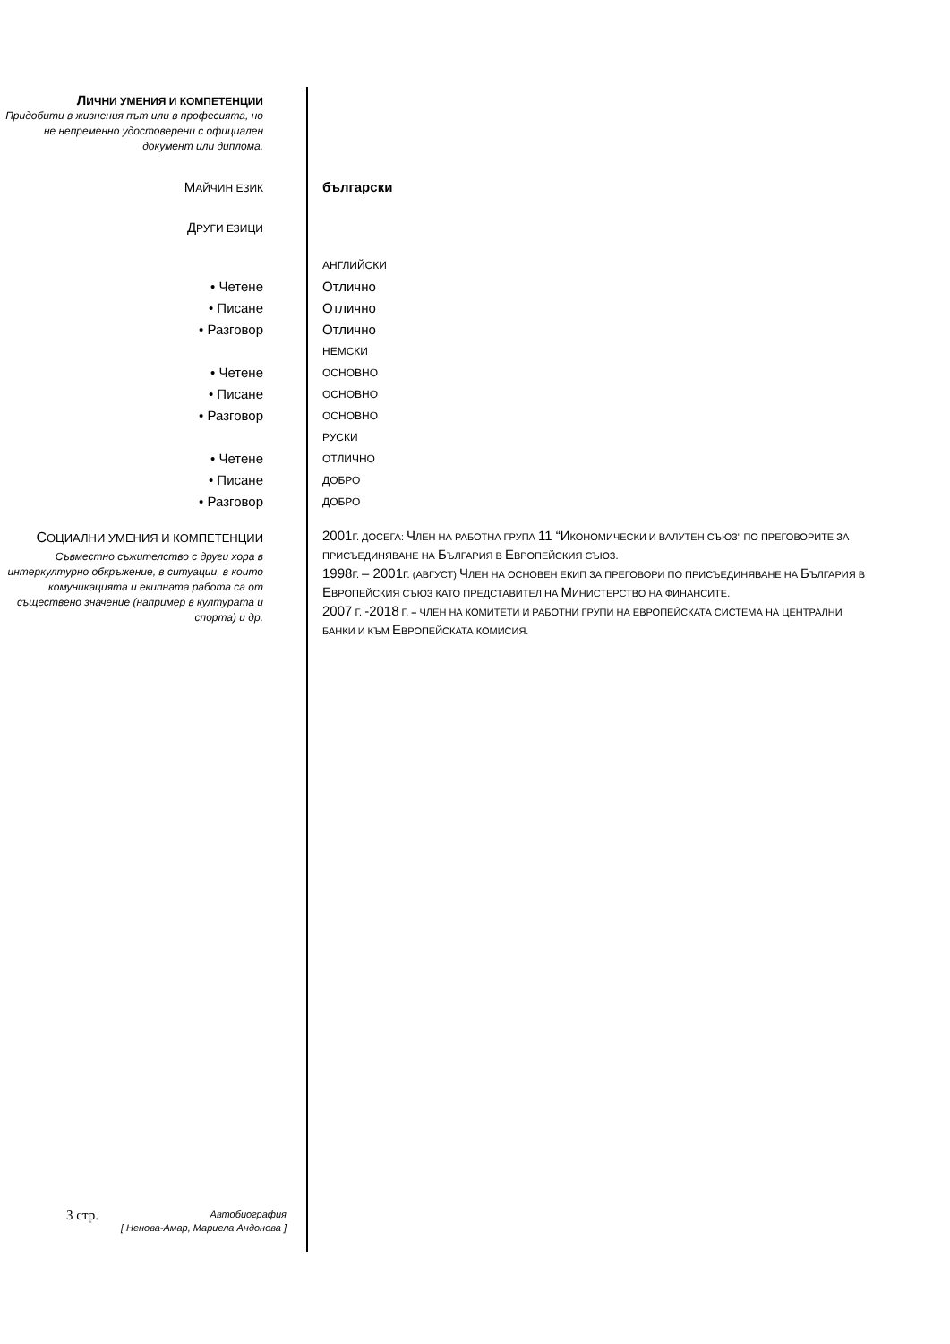ЛИЧНИ УМЕНИЯ И КОМПЕТЕНЦИИ
Придобити в жизнения път или в професията, но не непременно удостоверени с официален документ или диплома.
МАЙЧИН ЕЗИК
български
ДРУГИ ЕЗИЦИ
АНГЛИЙСКИ
• Четене Отлично
• Писане Отлично
• Разговор Отлично
НЕМСКИ
• Четене
ОСНОВНО
• Писане
ОСНОВНО
• Разговор
ОСНОВНО
РУСКИ
• Четене
ОТЛИЧНО
• Писане
ДОБРО
• Разговор
ДОБРО
СОЦИАЛНИ УМЕНИЯ И КОМПЕТЕНЦИИ
Съвместно съжителство с други хора в интеркултурно обкръжение, в ситуации, в които комуникацията и екипната работа са от съществено значение (например в културата и спорта) и др.
2001 Г. ДОСЕГА: ЧЛЕН НА РАБОТНА ГРУПА 11 “ИКОНОМИЧЕСКИ И ВАЛУТЕН СЪЮЗ” ПО ПРЕГОВОРИТЕ ЗА ПРИСЪЕДИНЯВАНЕ НА БЪЛГАРИЯ В ЕВРОПЕЙСКИЯ СЪЮЗ.
1998 Г. – 2001 Г. (АВГУСТ) ЧЛЕН НА ОСНОВЕН ЕКИП ЗА ПРЕГОВОРИ ПО ПРИСЪЕДИНЯВАНЕ НА БЪЛГАРИЯ В ЕВРОПЕЙСКИЯ СЪЮЗ КАТО ПРЕДСТАВИТЕЛ НА МИНИСТЕРСТВО НА ФИНАНСИТЕ.
2007 Г. -2018 Г. – ЧЛЕН НА КОМИТЕТИ И РАБОТНИ ГРУПИ НА ЕВРОПЕЙСКАТА СИСТЕМА НА ЦЕНТРАЛНИ БАНКИ И КЪМ ЕВРОПЕЙСКАТА КОМИСИЯ.
3 стр.
Автобиография
[ Ненова-Амар, Мариела Андонова ]